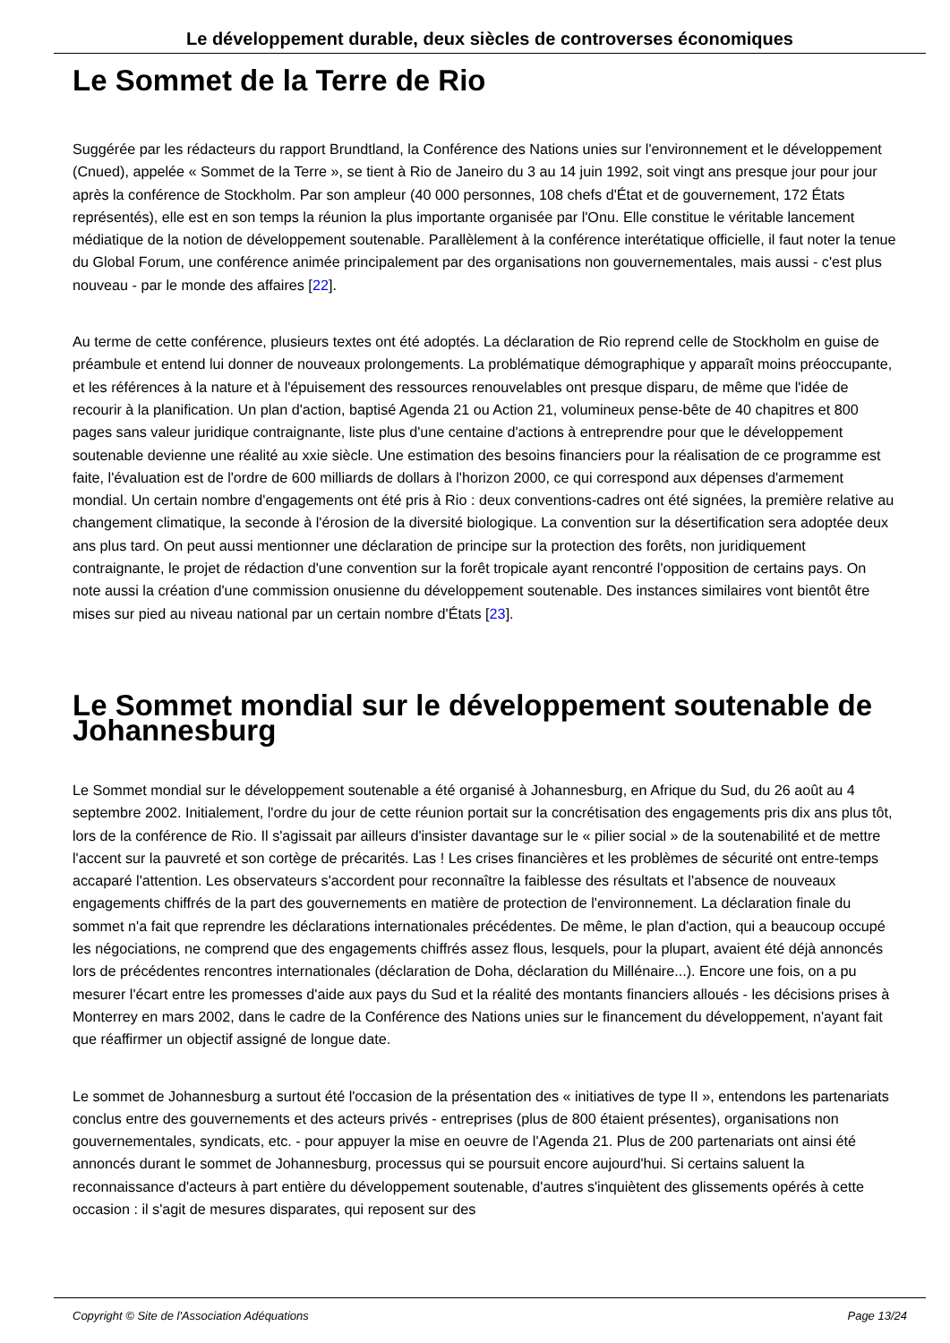Le développement durable, deux siècles de controverses économiques
Le Sommet de la Terre de Rio
Suggérée par les rédacteurs du rapport Brundtland, la Conférence des Nations unies sur l'environnement et le développement (Cnued), appelée « Sommet de la Terre », se tient à Rio de Janeiro du 3 au 14 juin 1992, soit vingt ans presque jour pour jour après la conférence de Stockholm. Par son ampleur (40 000 personnes, 108 chefs d'État et de gouvernement, 172 États représentés), elle est en son temps la réunion la plus importante organisée par l'Onu. Elle constitue le véritable lancement médiatique de la notion de développement soutenable. Parallèlement à la conférence interétatique officielle, il faut noter la tenue du Global Forum, une conférence animée principalement par des organisations non gouvernementales, mais aussi - c'est plus nouveau - par le monde des affaires [22].
Au terme de cette conférence, plusieurs textes ont été adoptés. La déclaration de Rio reprend celle de Stockholm en guise de préambule et entend lui donner de nouveaux prolongements. La problématique démographique y apparaît moins préoccupante, et les références à la nature et à l'épuisement des ressources renouvelables ont presque disparu, de même que l'idée de recourir à la planification. Un plan d'action, baptisé Agenda 21 ou Action 21, volumineux pense-bête de 40 chapitres et 800 pages sans valeur juridique contraignante, liste plus d'une centaine d'actions à entreprendre pour que le développement soutenable devienne une réalité au xxie siècle. Une estimation des besoins financiers pour la réalisation de ce programme est faite, l'évaluation est de l'ordre de 600 milliards de dollars à l'horizon 2000, ce qui correspond aux dépenses d'armement mondial. Un certain nombre d'engagements ont été pris à Rio : deux conventions-cadres ont été signées, la première relative au changement climatique, la seconde à l'érosion de la diversité biologique. La convention sur la désertification sera adoptée deux ans plus tard. On peut aussi mentionner une déclaration de principe sur la protection des forêts, non juridiquement contraignante, le projet de rédaction d'une convention sur la forêt tropicale ayant rencontré l'opposition de certains pays. On note aussi la création d'une commission onusienne du développement soutenable. Des instances similaires vont bientôt être mises sur pied au niveau national par un certain nombre d'États [23].
Le Sommet mondial sur le développement soutenable de Johannesburg
Le Sommet mondial sur le développement soutenable a été organisé à Johannesburg, en Afrique du Sud, du 26 août au 4 septembre 2002. Initialement, l'ordre du jour de cette réunion portait sur la concrétisation des engagements pris dix ans plus tôt, lors de la conférence de Rio. Il s'agissait par ailleurs d'insister davantage sur le « pilier social » de la soutenabilité et de mettre l'accent sur la pauvreté et son cortège de précarités. Las ! Les crises financières et les problèmes de sécurité ont entre-temps accaparé l'attention. Les observateurs s'accordent pour reconnaître la faiblesse des résultats et l'absence de nouveaux engagements chiffrés de la part des gouvernements en matière de protection de l'environnement. La déclaration finale du sommet n'a fait que reprendre les déclarations internationales précédentes. De même, le plan d'action, qui a beaucoup occupé les négociations, ne comprend que des engagements chiffrés assez flous, lesquels, pour la plupart, avaient été déjà annoncés lors de précédentes rencontres internationales (déclaration de Doha, déclaration du Millénaire...). Encore une fois, on a pu mesurer l'écart entre les promesses d'aide aux pays du Sud et la réalité des montants financiers alloués - les décisions prises à Monterrey en mars 2002, dans le cadre de la Conférence des Nations unies sur le financement du développement, n'ayant fait que réaffirmer un objectif assigné de longue date.
Le sommet de Johannesburg a surtout été l'occasion de la présentation des « initiatives de type II », entendons les partenariats conclus entre des gouvernements et des acteurs privés - entreprises (plus de 800 étaient présentes), organisations non gouvernementales, syndicats, etc. - pour appuyer la mise en oeuvre de l'Agenda 21. Plus de 200 partenariats ont ainsi été annoncés durant le sommet de Johannesburg, processus qui se poursuit encore aujourd'hui. Si certains saluent la reconnaissance d'acteurs à part entière du développement soutenable, d'autres s'inquiètent des glissements opérés à cette occasion : il s'agit de mesures disparates, qui reposent sur des
Copyright © Site de l'Association Adéquations Page 13/24